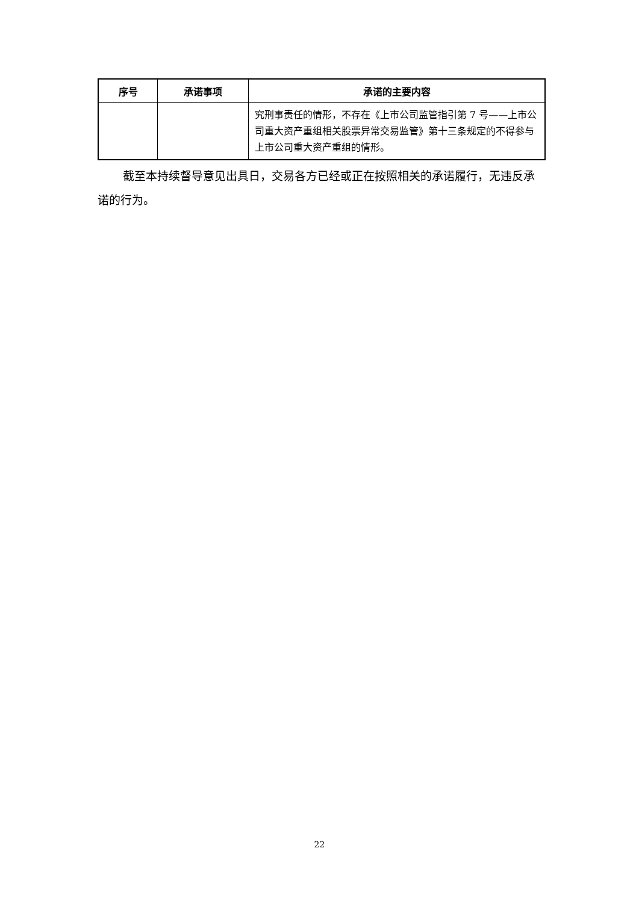| 序号 | 承诺事项 | 承诺的主要内容 |
| --- | --- | --- |
| | | 究刑事责任的情形，不存在《上市公司监管指引第 7 号——上市公司重大资产重组相关股票异常交易监管》第十三条规定的不得参与上市公司重大资产重组的情形。 |
截至本持续督导意见出具日，交易各方已经或正在按照相关的承诺履行，无违反承诺的行为。
22